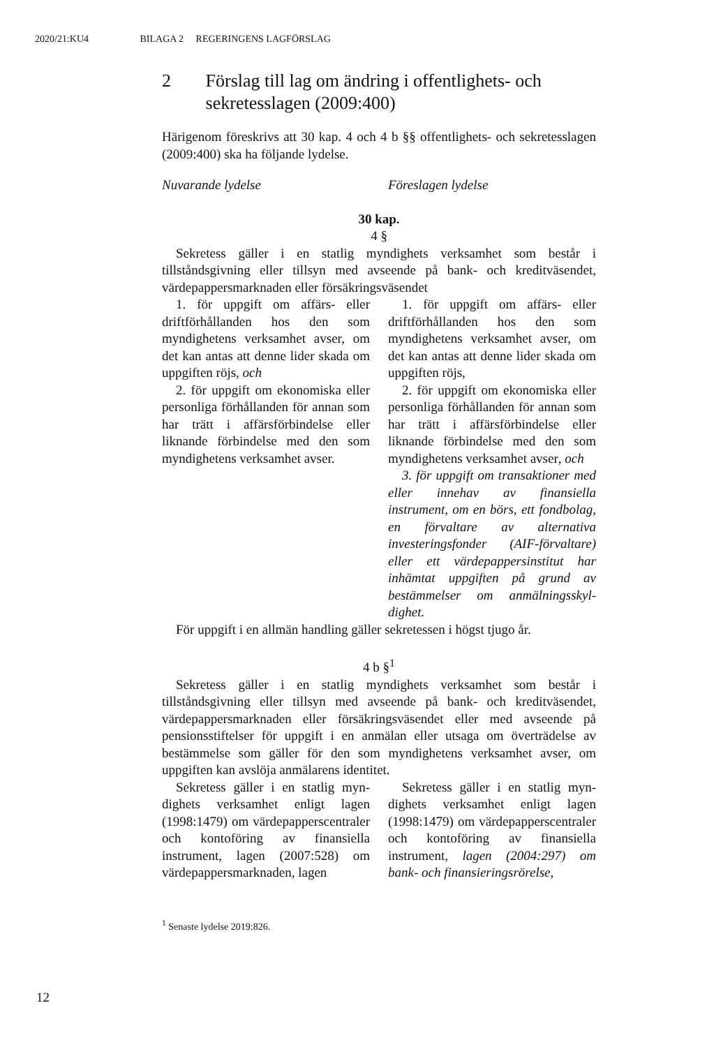2020/21:KU4 BILAGA 2 REGERINGENS LAGFÖRSLAG
2 Förslag till lag om ändring i offentlighets- och sekretesslagen (2009:400)
Härigenom föreskrivs att 30 kap. 4 och 4 b §§ offentlighets- och sekretess­lagen (2009:400) ska ha följande lydelse.
Nuvarande lydelse Föreslagen lydelse
30 kap.
4 §
Sekretess gäller i en statlig myndighets verksamhet som består i tillståndsgivning eller tillsyn med avseende på bank- och kreditväsendet, värdepappersmarknaden eller försäkringsväsendet
1. för uppgift om affärs- eller driftförhållanden hos den som myndighetens verksamhet avser, om det kan antas att denne lider skada om uppgiften röjs, och
2. för uppgift om ekonomiska eller personliga förhållanden för annan som har trätt i affärsförbin­delse eller liknande förbindelse med den som myndighetens verk­samhet avser.
1. för uppgift om affärs- eller driftförhållanden hos den som myndighetens verksamhet avser, om det kan antas att denne lider skada om uppgiften röjs,
2. för uppgift om ekonomiska eller personliga förhållanden för annan som har trätt i affärsförbin­delse eller liknande förbindelse med den som myndighetens verk­samhet avser, och
3. för uppgift om transaktioner med eller innehav av finansiella instrument, om en börs, ett fond­bolag, en förvaltare av alternativa investeringsfonder (AIF-förvalta­re) eller ett värdepappersinstitut har inhämtat uppgiften på grund av bestämmelser om anmälningsskyl­dighet.
För uppgift i en allmän handling gäller sekretessen i högst tjugo år.
4 b §<sup>1</sup>
Sekretess gäller i en statlig myndighets verksamhet som består i tillståndsgivning eller tillsyn med avseende på bank- och kreditväsendet, värdepappersmarknaden eller försäkringsväsendet eller med avseende på pensionsstiftelser för uppgift i en anmälan eller utsaga om överträdelse av bestämmelse som gäller för den som myndighetens verksamhet avser, om uppgiften kan avslöja anmälarens identitet.
Sekretess gäller i en statlig myn­dighets verksamhet enligt lagen (1998:1479) om värdepapperscent­raler och kontoföring av finansiella instrument, lagen (2007:528) om värdepappersmarknaden, lagen
Sekretess gäller i en statlig myn­dighets verksamhet enligt lagen (1998:1479) om värdepapperscent­raler och kontoföring av finansiella instrument, lagen (2004:297) om bank- och finansieringsrörelse,
<sup>1</sup> Senaste lydelse 2019:826.
12